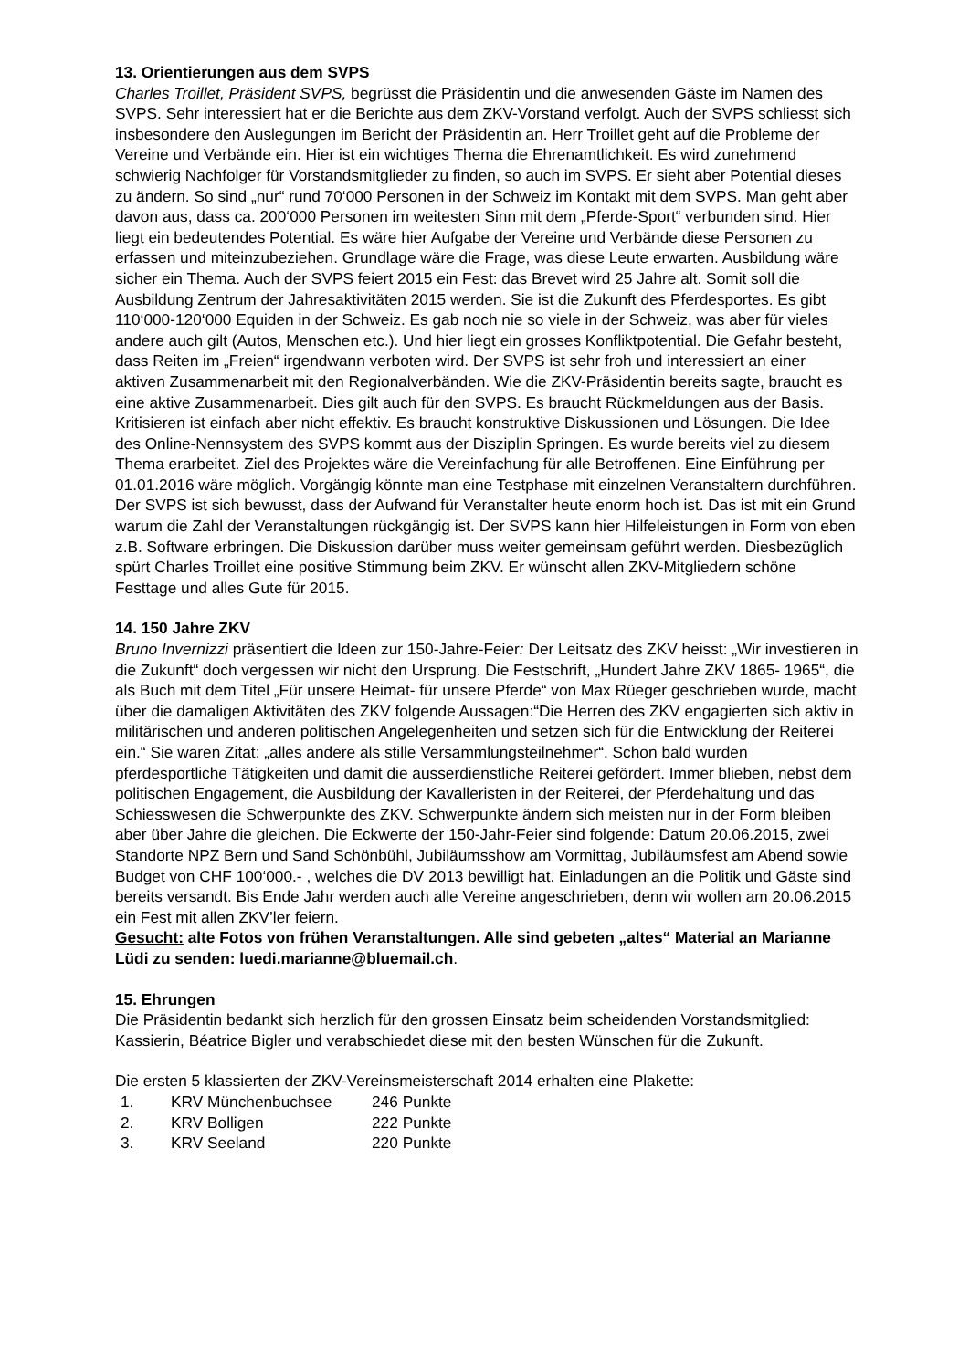13. Orientierungen aus dem SVPS
Charles Troillet, Präsident SVPS, begrüsst die Präsidentin und die anwesenden Gäste im Namen des SVPS. Sehr interessiert hat er die Berichte aus dem ZKV-Vorstand verfolgt. Auch der SVPS schliesst sich insbesondere den Auslegungen im Bericht der Präsidentin an. Herr Troillet geht auf die Probleme der Vereine und Verbände ein. Hier ist ein wichtiges Thema die Ehrenamtlichkeit. Es wird zunehmend schwierig Nachfolger für Vorstandsmitglieder zu finden, so auch im SVPS. Er sieht aber Potential dieses zu ändern. So sind „nur“ rund 70‘000 Personen in der Schweiz im Kontakt mit dem SVPS. Man geht aber davon aus, dass ca. 200‘000 Personen im weitesten Sinn mit dem „Pferde-Sport“ verbunden sind. Hier liegt ein bedeutendes Potential. Es wäre hier Aufgabe der Vereine und Verbände diese Personen zu erfassen und miteinzubeziehen. Grundlage wäre die Frage, was diese Leute erwarten. Ausbildung wäre sicher ein Thema. Auch der SVPS feiert 2015 ein Fest: das Brevet wird 25 Jahre alt. Somit soll die Ausbildung Zentrum der Jahresaktivitäten 2015 werden. Sie ist die Zukunft des Pferdesportes. Es gibt 110‘000-120‘000 Equiden in der Schweiz. Es gab noch nie so viele in der Schweiz, was aber für vieles andere auch gilt (Autos, Menschen etc.). Und hier liegt ein grosses Konfliktpotential. Die Gefahr besteht, dass Reiten im „Freien“ irgendwann verboten wird. Der SVPS ist sehr froh und interessiert an einer aktiven Zusammenarbeit mit den Regionalverbänden. Wie die ZKV-Präsidentin bereits sagte, braucht es eine aktive Zusammenarbeit. Dies gilt auch für den SVPS. Es braucht Rückmeldungen aus der Basis. Kritisieren ist einfach aber nicht effektiv. Es braucht konstruktive Diskussionen und Lösungen. Die Idee des Online-Nennsystem des SVPS kommt aus der Disziplin Springen. Es wurde bereits viel zu diesem Thema erarbeitet. Ziel des Projektes wäre die Vereinfachung für alle Betroffenen. Eine Einführung per 01.01.2016 wäre möglich. Vorgängig könnte man eine Testphase mit einzelnen Veranstaltern durchführen. Der SVPS ist sich bewusst, dass der Aufwand für Veranstalter heute enorm hoch ist. Das ist mit ein Grund warum die Zahl der Veranstaltungen rückgängig ist. Der SVPS kann hier Hilfeleistungen in Form von eben z.B. Software erbringen. Die Diskussion darüber muss weiter gemeinsam geführt werden. Diesbezüglich spürt Charles Troillet eine positive Stimmung beim ZKV. Er wünscht allen ZKV-Mitgliedern schöne Festtage und alles Gute für 2015.
14. 150 Jahre ZKV
Bruno Invernizzi präsentiert die Ideen zur 150-Jahre-Feier: Der Leitsatz des ZKV heisst: „Wir investieren in die Zukunft“ doch vergessen wir nicht den Ursprung. Die Festschrift, „Hundert Jahre ZKV 1865- 1965“, die als Buch mit dem Titel „Für unsere Heimat- für unsere Pferde“ von Max Rüeger geschrieben wurde, macht über die damaligen Aktivitäten des ZKV folgende Aussagen:“Die Herren des ZKV engagierten sich aktiv in militärischen und anderen politischen Angelegenheiten und setzen sich für die Entwicklung der Reiterei ein.“ Sie waren Zitat: „alles andere als stille Versammlungsteilnehmer“. Schon bald wurden pferdesportliche Tätigkeiten und damit die ausserdienstliche Reiterei gefördert. Immer blieben, nebst dem politischen Engagement, die Ausbildung der Kavalleristen in der Reiterei, der Pferdehaltung und das Schiesswesen die Schwerpunkte des ZKV. Schwerpunkte ändern sich meisten nur in der Form bleiben aber über Jahre die gleichen. Die Eckwerte der 150-Jahr-Feier sind folgende: Datum 20.06.2015, zwei Standorte NPZ Bern und Sand Schönbühl, Jubiläumsshow am Vormittag, Jubiläumsfest am Abend sowie Budget von CHF 100‘000.- , welches die DV 2013 bewilligt hat. Einladungen an die Politik und Gäste sind bereits versandt. Bis Ende Jahr werden auch alle Vereine angeschrieben, denn wir wollen am 20.06.2015 ein Fest mit allen ZKV’ler feiern.
Gesucht: alte Fotos von frühen Veranstaltungen. Alle sind gebeten „altes“ Material an Marianne Lüdi zu senden: luedi.marianne@bluemail.ch.
15. Ehrungen
Die Präsidentin bedankt sich herzlich für den grossen Einsatz beim scheidenden Vorstandsmitglied: Kassierin, Béatrice Bigler und verabschiedet diese mit den besten Wünschen für die Zukunft.
Die ersten 5 klassierten der ZKV-Vereinsmeisterschaft 2014 erhalten eine Plakette:
| 1. | KRV Münchenbuchsee | 246 Punkte |
| 2. | KRV Bolligen | 222 Punkte |
| 3. | KRV Seeland | 220 Punkte |